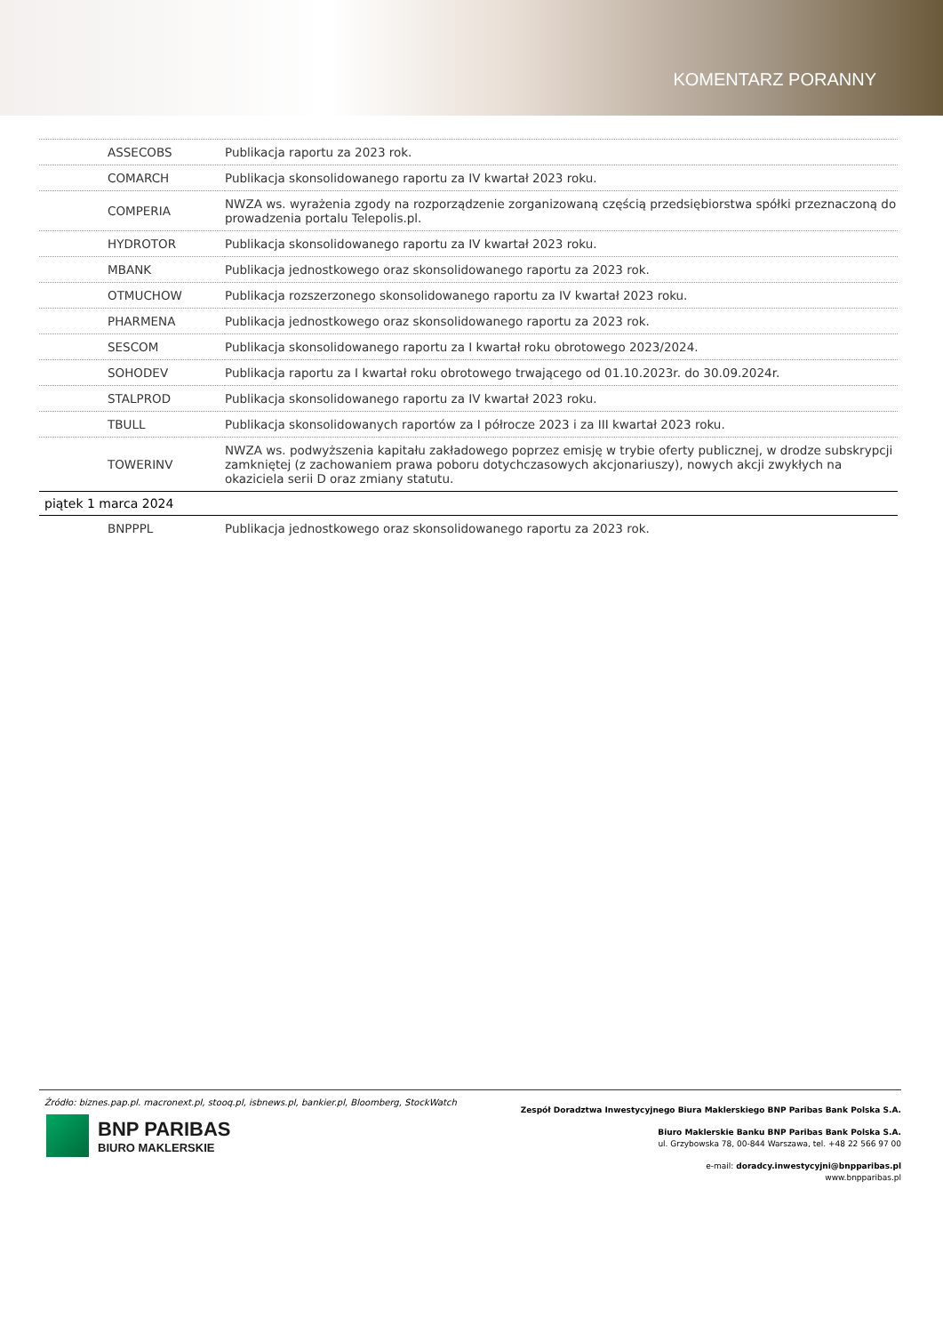KOMENTARZ PORANNY
| ASSECOBS | Publikacja raportu za 2023 rok. |
| COMARCH | Publikacja skonsolidowanego raportu za IV kwartał 2023 roku. |
| COMPERIA | NWZA ws. wyrażenia zgody na rozporządzenie zorganizowaną częścią przedsiębiorstwa spółki przeznaczoną do prowadzenia portalu Telepolis.pl. |
| HYDROTOR | Publikacja skonsolidowanego raportu za IV kwartał 2023 roku. |
| MBANK | Publikacja jednostkowego oraz skonsolidowanego raportu za 2023 rok. |
| OTMUCHOW | Publikacja rozszerzonego skonsolidowanego raportu za IV kwartał 2023 roku. |
| PHARMENA | Publikacja jednostkowego oraz skonsolidowanego raportu za 2023 rok. |
| SESCOM | Publikacja skonsolidowanego raportu za I kwartał roku obrotowego 2023/2024. |
| SOHODEV | Publikacja raportu za I kwartał roku obrotowego trwającego od 01.10.2023r. do 30.09.2024r. |
| STALPROD | Publikacja skonsolidowanego raportu za IV kwartał 2023 roku. |
| TBULL | Publikacja skonsolidowanych raportów za I półrocze 2023 i za III kwartał 2023 roku. |
| TOWERINV | NWZA ws. podwyższenia kapitału zakładowego poprzez emisję w trybie oferty publicznej, w drodze subskrypcji zamkniętej (z zachowaniem prawa poboru dotychczasowych akcjonariuszy), nowych akcji zwykłych na okaziciela serii D oraz zmiany statutu. |
| piątek 1 marca 2024 | |
| BNPPPL | Publikacja jednostkowego oraz skonsolidowanego raportu za 2023 rok. |
Źródło: biznes.pap.pl. macronext.pl, stooq.pl, isbnews.pl, bankier.pl, Bloomberg, StockWatch
BNP PARIBAS
BIURO MAKLERSKIE
Zespół Doradztwa Inwestycyjnego Biura Maklerskiego BNP Paribas Bank Polska S.A.
Biuro Maklerskie Banku BNP Paribas Bank Polska S.A.
ul. Grzybowska 78, 00-844 Warszawa, tel. +48 22 566 97 00
e-mail: doradcy.inwestycyjni@bnpparibas.pl
www.bnpparibas.pl